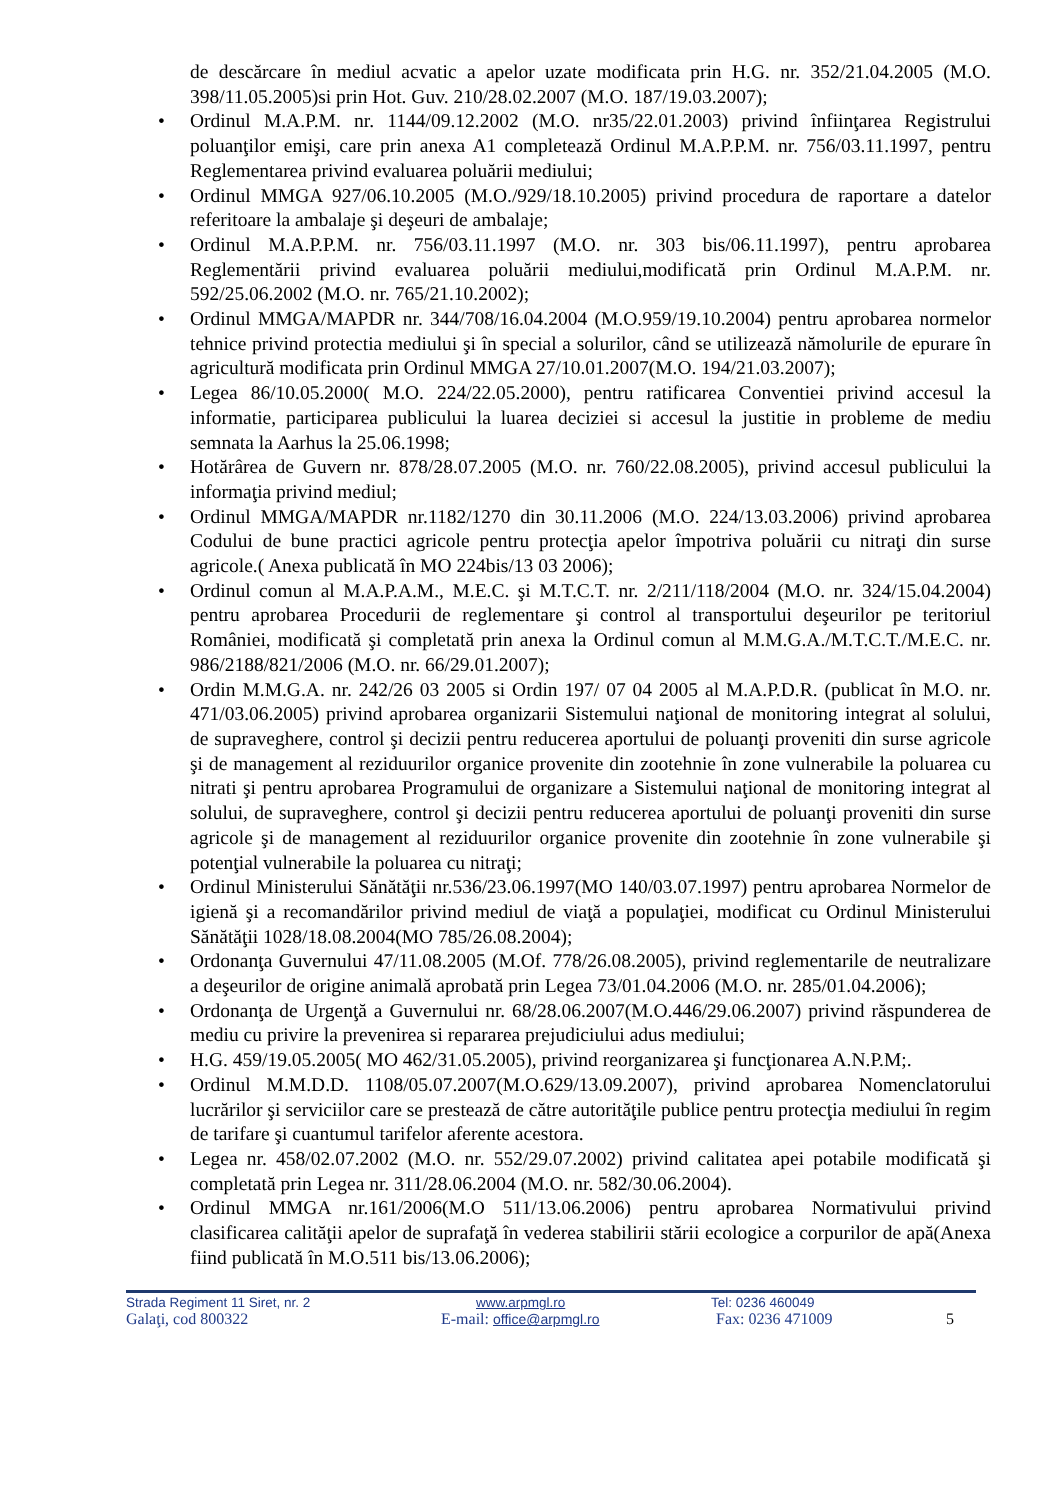de descărcare în mediul acvatic a apelor uzate modificata prin H.G. nr. 352/21.04.2005 (M.O. 398/11.05.2005)si prin Hot. Guv. 210/28.02.2007 (M.O. 187/19.03.2007);
• Ordinul M.A.P.M. nr. 1144/09.12.2002 (M.O. nr35/22.01.2003) privind înfiinţarea Registrului poluanţilor emişi, care prin anexa A1 completează Ordinul M.A.P.P.M. nr. 756/03.11.1997, pentru Reglementarea privind evaluarea poluării mediului;
• Ordinul MMGA 927/06.10.2005 (M.O./929/18.10.2005) privind procedura de raportare a datelor referitoare la ambalaje şi deşeuri de ambalaje;
• Ordinul M.A.P.P.M. nr. 756/03.11.1997 (M.O. nr. 303 bis/06.11.1997), pentru aprobarea Reglementării privind evaluarea poluării mediului,modificată prin Ordinul M.A.P.M. nr. 592/25.06.2002 (M.O. nr. 765/21.10.2002);
• Ordinul MMGA/MAPDR nr. 344/708/16.04.2004 (M.O.959/19.10.2004) pentru aprobarea normelor tehnice privind protectia mediului şi în special a solurilor, când se utilizează nămolurile de epurare în agricultură modificata prin Ordinul MMGA 27/10.01.2007(M.O. 194/21.03.2007);
• Legea 86/10.05.2000( M.O. 224/22.05.2000), pentru ratificarea Conventiei privind accesul la informatie, participarea publicului la luarea deciziei si accesul la justitie in probleme de mediu semnata la Aarhus la 25.06.1998;
• Hotărârea de Guvern nr. 878/28.07.2005 (M.O. nr. 760/22.08.2005), privind accesul publicului la informaţia privind mediul;
• Ordinul MMGA/MAPDR nr.1182/1270 din 30.11.2006 (M.O. 224/13.03.2006) privind aprobarea Codului de bune practici agricole pentru protecţia apelor împotriva poluării cu nitraţi din surse agricole.( Anexa publicată în MO 224bis/13 03 2006);
• Ordinul comun al M.A.P.A.M., M.E.C. şi M.T.C.T. nr. 2/211/118/2004 (M.O. nr. 324/15.04.2004) pentru aprobarea Procedurii de reglementare şi control al transportului deşeurilor pe teritoriul României, modificată şi completată prin anexa la Ordinul comun al M.M.G.A./M.T.C.T./M.E.C. nr. 986/2188/821/2006 (M.O. nr. 66/29.01.2007);
• Ordin M.M.G.A. nr. 242/26 03 2005 si Ordin 197/ 07 04 2005 al M.A.P.D.R. (publicat în M.O. nr. 471/03.06.2005) privind aprobarea organizarii Sistemului naţional de monitoring integrat al solului, de supraveghere, control şi decizii pentru reducerea aportului de poluanţi proveniti din surse agricole şi de management al reziduurilor organice provenite din zootehnie în zone vulnerabile la poluarea cu nitrati şi pentru aprobarea Programului de organizare a Sistemului naţional de monitoring integrat al solului, de supraveghere, control şi decizii pentru reducerea aportului de poluanţi proveniti din surse agricole şi de management al reziduurilor organice provenite din zootehnie în zone vulnerabile şi potenţial vulnerabile la poluarea cu nitraţi;
• Ordinul Ministerului Sănătăţii nr.536/23.06.1997(MO 140/03.07.1997) pentru aprobarea Normelor de igienă şi a recomandărilor privind mediul de viaţă a populaţiei, modificat cu Ordinul Ministerului Sănătăţii 1028/18.08.2004(MO 785/26.08.2004);
• Ordonanţa Guvernului 47/11.08.2005 (M.Of. 778/26.08.2005), privind reglementarile de neutralizare a deşeurilor de origine animală aprobată prin Legea 73/01.04.2006 (M.O. nr. 285/01.04.2006);
• Ordonanţa de Urgenţă a Guvernului nr. 68/28.06.2007(M.O.446/29.06.2007) privind răspunderea de mediu cu privire la prevenirea si repararea prejudiciului adus mediului;
• H.G. 459/19.05.2005( MO 462/31.05.2005), privind reorganizarea şi funcţionarea A.N.P.M;.
• Ordinul M.M.D.D. 1108/05.07.2007(M.O.629/13.09.2007), privind aprobarea Nomenclatorului lucrărilor şi serviciilor care se prestează de către autorităţile publice pentru protecţia mediului în regim de tarifare şi cuantumul tarifelor aferente acestora.
• Legea nr. 458/02.07.2002 (M.O. nr. 552/29.07.2002) privind calitatea apei potabile modificată şi completată prin Legea nr. 311/28.06.2004 (M.O. nr. 582/30.06.2004).
• Ordinul MMGA nr.161/2006(M.O 511/13.06.2006) pentru aprobarea Normativului privind clasificarea calităţii apelor de suprafaţă în vederea stabilirii stării ecologice a corpurilor de apă(Anexa fiind publicată în M.O.511 bis/13.06.2006);
Strada Regiment 11 Siret, nr. 2 www.arpmgl.ro Tel: 0236 460049
Galaţi, cod 800322 E-mail: office@arpmgl.ro Fax: 0236 471009 5